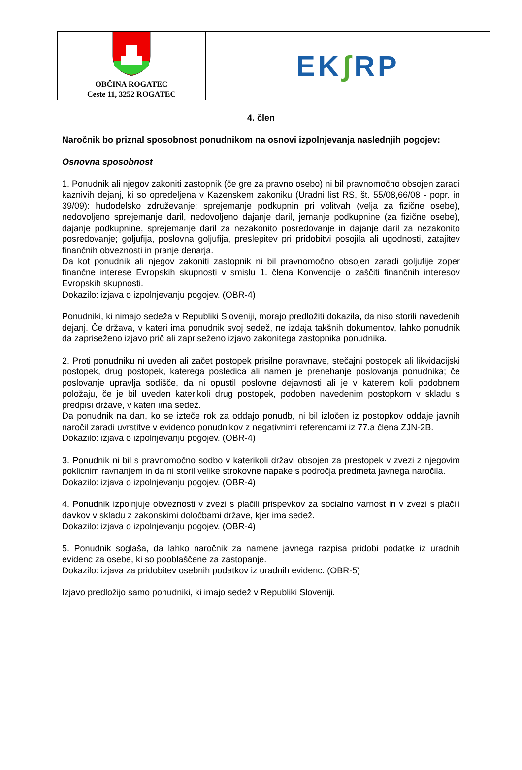OBČINA ROGATEC
Ceste 11, 3252 ROGATEC
EKʃ RP
4. člen
Naročnik bo priznal sposobnost ponudnikom na osnovi izpolnjevanja naslednjih pogojev:
Osnovna sposobnost
1. Ponudnik ali njegov zakoniti zastopnik (če gre za pravno osebo) ni bil pravnomočno obsojen zaradi kaznivih dejanj, ki so opredeljena v Kazenskem zakoniku (Uradni list RS, št. 55/08,66/08 - popr. in 39/09): hudodelsko združevanje; sprejemanje podkupnin pri volitvah (velja za fizične osebe), nedovoljeno sprejemanje daril, nedovoljeno dajanje daril, jemanje podkupnine (za fizične osebe), dajanje podkupnine, sprejemanje daril za nezakonito posredovanje in dajanje daril za nezakonito posredovanje; goljufija, poslovna goljufija, preslepitev pri pridobitvi posojila ali ugodnosti, zatajitev finančnih obveznosti in pranje denarja.
Da kot ponudnik ali njegov zakoniti zastopnik ni bil pravnomočno obsojen zaradi goljufije zoper finančne interese Evropskih skupnosti v smislu 1. člena Konvencije o zaščiti finančnih interesov Evropskih skupnosti.
Dokazilo: izjava o izpolnjevanju pogojev. (OBR-4)
Ponudniki, ki nimajo sedeža v Republiki Sloveniji, morajo predložiti dokazila, da niso storili navedenih dejanj. Če država, v kateri ima ponudnik svoj sedež, ne izdaja takšnih dokumentov, lahko ponudnik da zapriseženo izjavo prič ali zapriseženo izjavo zakonitega zastopnika ponudnika.
2. Proti ponudniku ni uveden ali začet postopek prisilne poravnave, stečajni postopek ali likvidacijski postopek, drug postopek, katerega posledica ali namen je prenehanje poslovanja ponudnika; če poslovanje upravlja sodišče, da ni opustil poslovne dejavnosti ali je v katerem koli podobnem položaju, če je bil uveden katerikoli drug postopek, podoben navedenim postopkom v skladu s predpisi države, v kateri ima sedež.
Da ponudnik na dan, ko se izteče rok za oddajo ponudb, ni bil izločen iz postopkov oddaje javnih naročil zaradi uvrstitve v evidenco ponudnikov z negativnimi referencami iz 77.a člena ZJN-2B.
Dokazilo: izjava o izpolnjevanju pogojev. (OBR-4)
3. Ponudnik ni bil s pravnomočno sodbo v katerikoli državi obsojen za prestopek v zvezi z njegovim poklicnim ravnanjem in da ni storil velike strokovne napake s področja predmeta javnega naročila.
Dokazilo: izjava o izpolnjevanju pogojev. (OBR-4)
4. Ponudnik izpolnjuje obveznosti v zvezi s plačili prispevkov za socialno varnost in v zvezi s plačili davkov v skladu z zakonskimi določbami države, kjer ima sedež.
Dokazilo: izjava o izpolnjevanju pogojev. (OBR-4)
5. Ponudnik soglaša, da lahko naročnik za namene javnega razpisa pridobi podatke iz uradnih evidenc za osebe, ki so pooblaščene za zastopanje.
Dokazilo: izjava za pridobitev osebnih podatkov iz uradnih evidenc. (OBR-5)
Izjavo predložijo samo ponudniki, ki imajo sedež v Republiki Sloveniji.